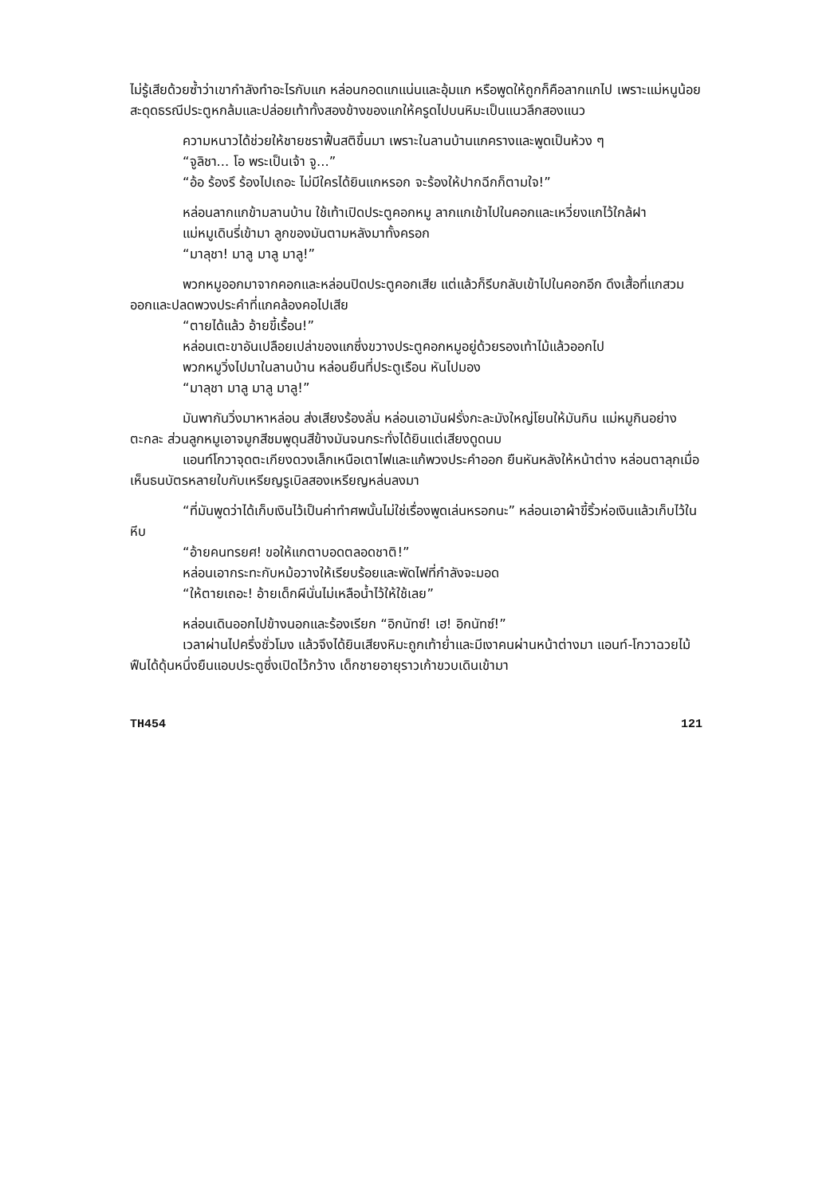ไม่รู้เสียด้วยซ้ำว่าเขากำลังทำอะไรกับแก หล่อนกอดแกแน่นและอุ้มแก หรือพูดให้ถูกก็คือลากแกไป เพราะแม่หนูน้อยสะดุดธรณีประตูหกล้มและปล่อยเท้าทั้งสองข้างของแกให้ครูดไปบนหิมะเป็นแนวลึกสองแนว
ความหนาวได้ช่วยให้ชายชราฟื้นสติขึ้นมา เพราะในลานบ้านแกครางและพูดเป็นห้วง ๆ
“จูลิชา... โอ พระเป็นเจ้า จู...”
“อ้อ ร้องรึ ร้องไปเถอะ ไม่มีใครได้ยินแกหรอก จะร้องให้ปากฉีกก็ตามใจ!”
หล่อนลากแกข้ามลานบ้าน ใช้เท้าเปิดประตูคอกหมู ลากแกเข้าไปในคอกและเหวี่ยงแกไว้ใกล้ฝา
แม่หมูเดินรี่เข้ามา ลูกของมันตามหลังมาทั้งครอก
“มาลุชา! มาลู มาลู มาลู!”
พวกหมูออกมาจากคอกและหล่อนปิดประตูคอกเสีย แต่แล้วก็รีบกลับเข้าไปในคอกอีก ดึงเสื้อที่แกสวมออกและปลดพวงประคำที่แกคล้องคอไปเสีย
“ตายได้แล้ว อ้ายขี้เรื้อน!”
หล่อนเตะขาอันเปลือยเปล่าของแกซึ่งขวางประตูคอกหมูอยู่ด้วยรองเท้าไม้แล้วออกไป
พวกหมูวิ่งไปมาในลานบ้าน หล่อนยืนที่ประตูเรือน หันไปมอง
“มาลุชา มาลู มาลู มาลู!”
มันพากันวิ่งมาหาหล่อน ส่งเสียงร้องลั่น หล่อนเอามันฝรั่งกะละมังใหญ่โยนให้มันกิน แม่หมูกินอย่างตะกละ ส่วนลูกหมูเอาจมูกสีชมพูดุนสีข้างมันจนกระทั่งได้ยินแต่เสียงดูดนม
แอนท์โกวาจุดตะเกียงดวงเล็กเหนือเตาไฟและแก้พวงประคำออก ยืนหันหลังให้หน้าต่าง หล่อนตาลุกเมื่อเห็นธนบัตรหลายใบกับเหรียญรูเบิลสองเหรียญหล่นลงมา
“ที่มันพูดว่าได้เก็บเงินไว้เป็นค่าทำศพนั้นไม่ใช่เรื่องพูดเล่นหรอกนะ” หล่อนเอาผ้าขี้ริ้วห่อเงินแล้วเก็บไว้ในหีบ
“อ้ายคนทรยศ! ขอให้แกตาบอดตลอดชาติ!”
หล่อนเอากระทะกับหม้อวางให้เรียบร้อยและพัดไฟที่กำลังจะมอด
“ให้ตายเถอะ! อ้ายเด็กผีนั่นไม่เหลือน้ำไว้ให้ใช้เลย”
หล่อนเดินออกไปข้างนอกและร้องเรียก “อิกนัทซ์! เฮ! อิกนัทซ์!”
เวลาผ่านไปครึ่งชั่วโมง แล้วจึงได้ยินเสียงหิมะถูกเท้าย่ำและมีเงาคนผ่านหน้าต่างมา แอนท์-โกวาฉวยไม้ฟืนได้ดุ้นหนึ่งยืนแอบประตูซึ่งเปิดไว้กว้าง เด็กชายอายุราวเก้าขวบเดินเข้ามา
TH454 121